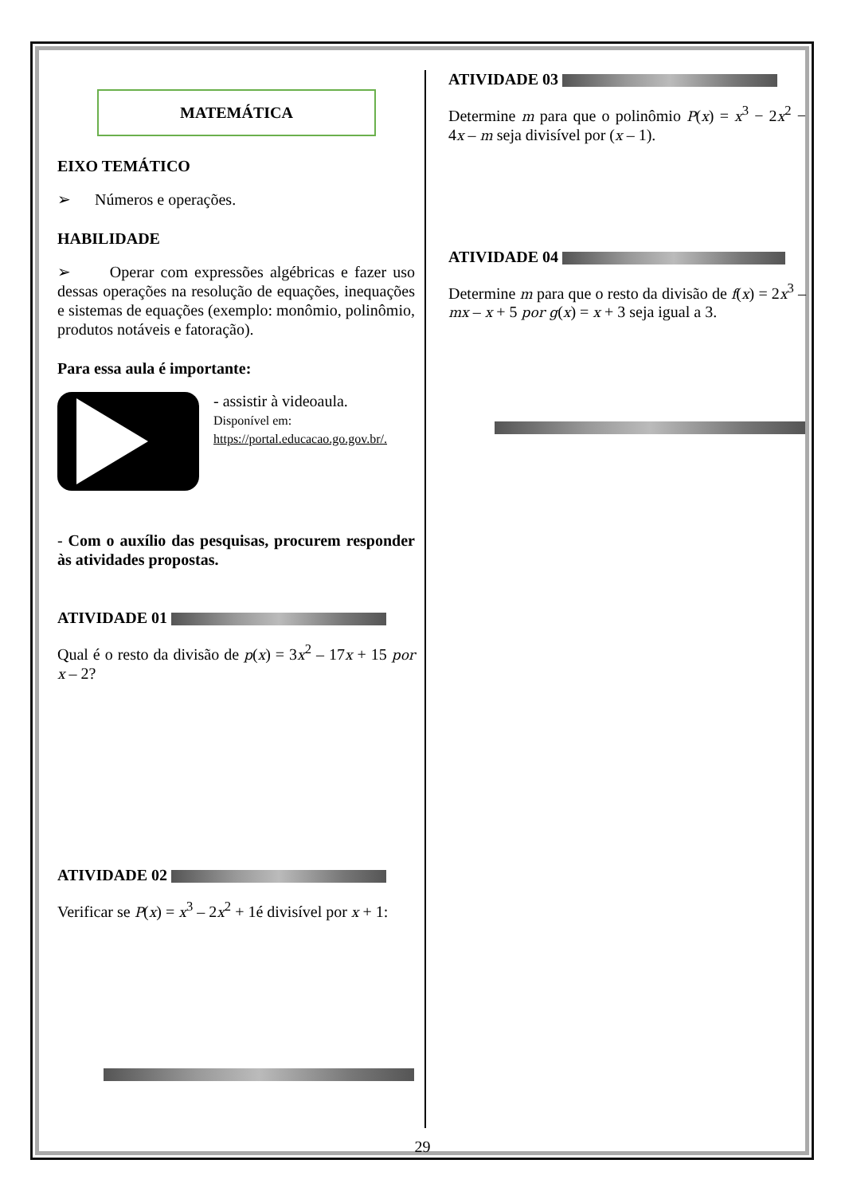MATEMÁTICA
EIXO TEMÁTICO
➢ Números e operações.
HABILIDADE
➢ Operar com expressões algébricas e fazer uso dessas operações na resolução de equações, inequações e sistemas de equações (exemplo: monômio, polinômio, produtos notáveis e fatoração).
Para essa aula é importante:
- assistir à videoaula.
Disponível em:
https://portal.educacao.go.gov.br/.
- Com o auxílio das pesquisas, procurem responder às atividades propostas.
ATIVIDADE 01
Qual é o resto da divisão de p(x) = 3x<sup>2</sup> – 17x + 15 por x – 2?
ATIVIDADE 02
Verificar se P(x) = x<sup>3</sup> – 2x<sup>2</sup> + 1é divisível por x + 1:
ATIVIDADE 03
Determine m para que o polinômio P(x) = x<sup>3</sup> − 2x<sup>2</sup> − 4x – m seja divisível por (x – 1).
ATIVIDADE 04
Determine m para que o resto da divisão de f(x) = 2x<sup>3</sup> – mx – x + 5 por g(x) = x + 3 seja igual a 3.
29